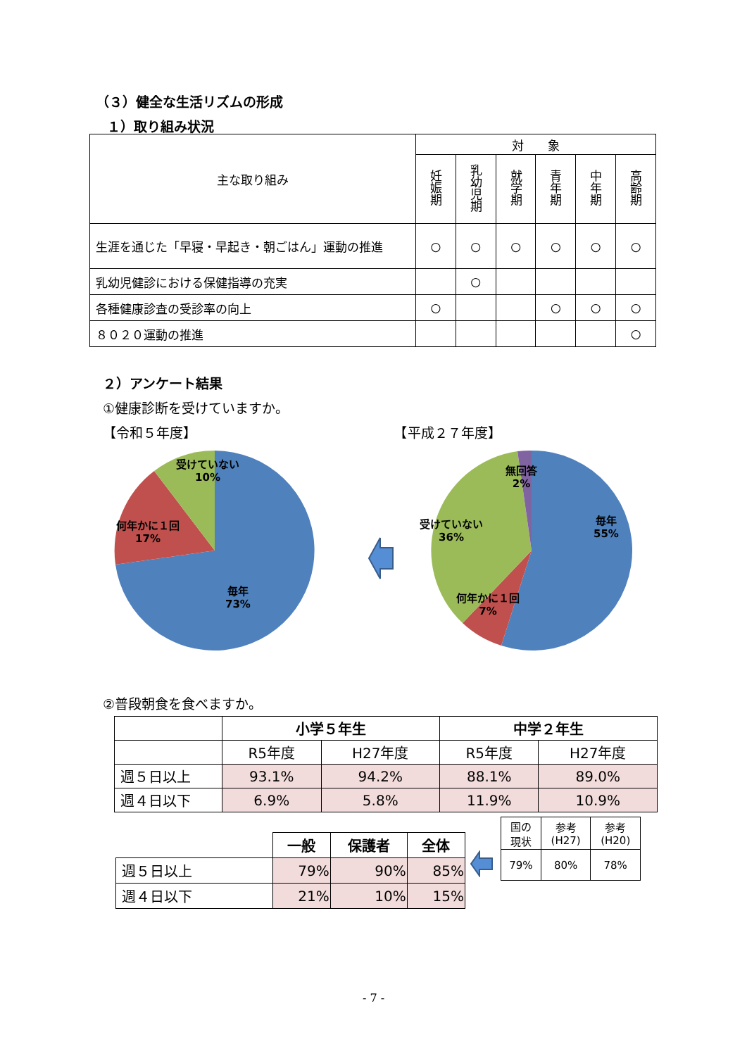（３）健全な生活リズムの形成
１）取り組み状況
| 主な取り組み | 対 象 | | | | | |
| --- | --- | --- | --- | --- | --- | --- |
| | 妊娠期 | 乳幼児期 | 就学期 | 青年期 | 中年期 | 高齢期 |
| 生涯を通じた「早寝・早起き・朝ごはん」運動の推進 | ○ | ○ | ○ | ○ | ○ | ○ |
| 乳幼児健診における保健指導の充実 | | ○ | | | | |
| 各種健康診査の受診率の向上 | ○ | | | ○ | ○ | ○ |
| ８０２０運動の推進 | | | | | | ○ |
２）アンケート結果
①健康診断を受けていますか。
【令和５年度】 【平成２７年度】
受けていない
10%
何年かに１回
17%
毎年
73%
無回答
2%
受けていない
36%
毎年
55%
何年かに１回
7%
②普段朝食を食べますか。
| | 小学５年生 | | 中学２年生 | |
| | R5年度 | H27年度 | R5年度 | H27年度 |
| 週５日以上 | 93.1% | 94.2% | 88.1% | 89.0% |
| 週４日以下 | 6.9% | 5.8% | 11.9% | 10.9% |
| | 一般 | 保護者 | 全体 |
| 週５日以上 | 79% | 90% | 85% |
| 週４日以下 | 21% | 10% | 15% |
| 国の 現状 | 参考 (H27) | 参考 (H20) |
| 79% | 80% | 78% |
- 7 -